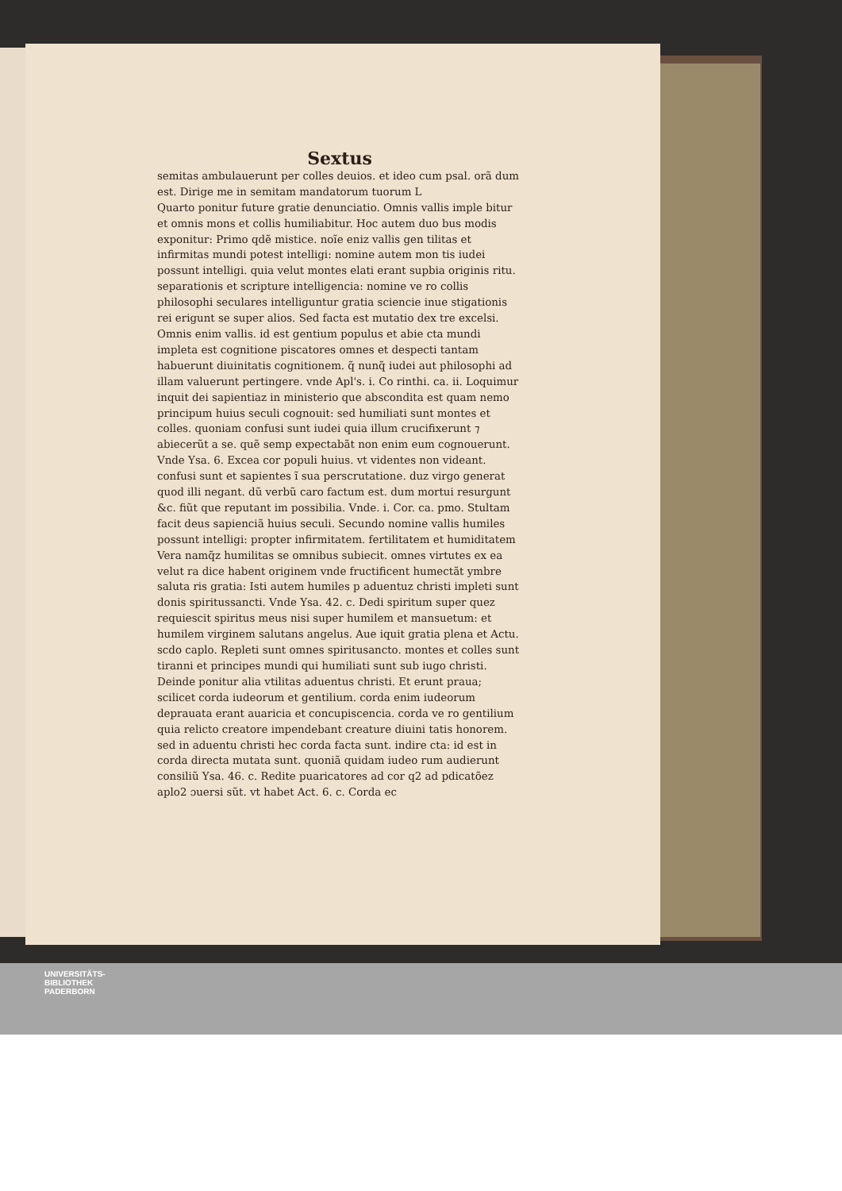Sextus
semitas ambulauerunt per colles deuios. et ideo cum psal. orã dum est. Dirige me in semitam mandatorum tuorum L
Quarto ponitur future gratie denunciatio. Omnis vallis imple bitur et omnis mons et collis humiliabitur. Hoc autem duo bus modis exponitur: Primo qdẽ mistice. noĩe eniz vallis gen tilitas et infirmitas mundi potest intelligi: nomine autem mon tis iudei possunt intelligi. quia velut montes elati erant supbia originis ritu. separationis et scripture intelligencia: nomine ve ro collis philosophi seculares intelliguntur gratia sciencie inue stigationis rei erigunt se super alios. Sed facta est mutatio dex tre excelsi. Omnis enim vallis. id est gentium populus et abie cta mundi impleta est cognitione piscatores omnes et despecti tantam habuerunt diuinitatis cognitionem. q̃ nunq̃ iudei aut philosophi ad illam valuerunt pertingere. vnde Apl's. i. Co rinthi. ca. ii. Loquimur inquit dei sapientiaz in ministerio que abscondita est quam nemo principum huius seculi cognouit: sed humiliati sunt montes et colles. quoniam confusi sunt iudei quia illum crucifixerunt ⁊ abiecerũt a se. quẽ semp expectabãt non enim eum cognouerunt. Vnde Ysa. 6. Excea cor populi huius. vt videntes non videant. confusi sunt et sapientes ĩ sua perscrutatione. duz virgo generat quod illi negant. dũ verbũ caro factum est. dum mortui resurgunt &c. fiũt que reputant im possibilia. Vnde. i. Cor. ca. pmo. Stultam facit deus sapienciã huius seculi. Secundo nomine vallis humiles possunt intelligi: propter infirmitatem. fertilitatem et humiditatem Vera namq̃z humilitas se omnibus subiecit. omnes virtutes ex ea velut ra dice habent originem vnde fructificent humectãt ymbre saluta ris gratia: Isti autem humiles p aduentuz christi impleti sunt donis spiritussancti. Vnde Ysa. 42. c. Dedi spiritum super quez requiescit spiritus meus nisi super humilem et mansuetum: et humilem virginem salutans angelus. Aue iquit gratia plena et Actu. scdo caplo. Repleti sunt omnes spiritusancto. montes et colles sunt tiranni et principes mundi qui humiliati sunt sub iugo christi. Deinde ponitur alia vtilitas aduentus christi. Et erunt praua; scilicet corda iudeorum et gentilium. corda enim iudeorum deprauata erant auaricia et concupiscencia. corda ve ro gentilium quia relicto creatore impendebant creature diuini tatis honorem. sed in aduentu christi hec corda facta sunt. indire cta: id est in corda directa mutata sunt. quoniã quidam iudeo rum audierunt consiliũ Ysa. 46. c. Redite puaricatores ad cor q2 ad pdicatõez aplo2 ɔuersi sũt. vt habet Act. 6. c. Corda ec
UNIVERSITÄTS-
BIBLIOTHEK
PADERBORN